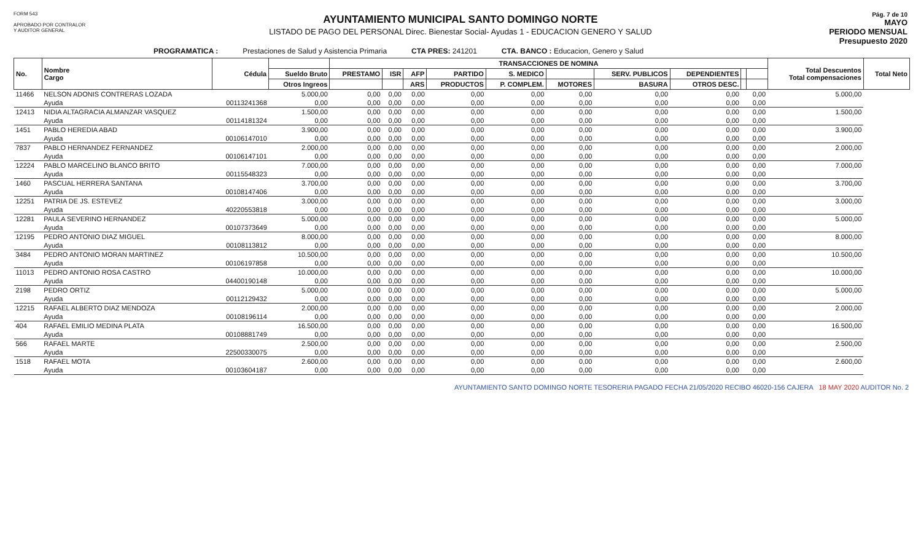FORM 543
APROBADO POR CONTRALOR
Y AUDITOR GENERAL
AYUNTAMIENTO MUNICIPAL SANTO DOMINGO NORTE
LISTADO DE PAGO DEL PERSONAL Direc. Bienestar Social- Ayudas 1 - EDUCACION GENERO Y SALUD
Pág. 7 de 10
MAYO
PERIODO MENSUAL
Presupuesto 2020
PROGRAMATICA : Prestaciones de Salud y Asistencia Primaria CTA PRES: 241201 CTA. BANCO : Educacion, Genero y Salud
| No. | Nombre Cargo | Cédula | | TRANSACCIONES DE NOMINA | | | | | | | | | | Total Descuentos Total compensaciones | Total Neto |
| --- | --- | --- | --- | --- | --- | --- | --- | --- | --- | --- | --- | --- | --- | --- | --- |
| | | | Sueldo Bruto | PRESTAMO | ISR | AFP | PARTIDO | S. MEDICO | | SERV. PUBLICOS | DEPENDIENTES | | | | |
| | | | Otros Ingreos | | | ARS | PRODUCTOS | P. COMPLEM. | MOTORES | BASURA | OTROS DESC. | | | | |
| 11466 | NELSON ADONIS CONTRERAS LOZADA | | 5.000,00 | 0,00 | 0,00 | 0,00 | 0,00 | 0,00 | 0,00 | 0,00 | 0,00 | | 0,00 | 5.000,00 | |
| | Ayuda | 00113241368 | 0,00 | 0,00 | 0,00 | 0,00 | 0,00 | 0,00 | 0,00 | 0,00 | 0,00 | | 0,00 | | |
| 12413 | NIDIA ALTAGRACIA ALMANZAR VASQUEZ | | 1.500,00 | 0,00 | 0,00 | 0,00 | 0,00 | 0,00 | 0,00 | 0,00 | 0,00 | | 0,00 | 1.500,00 | |
| | Ayuda | 00114181324 | 0,00 | 0,00 | 0,00 | 0,00 | 0,00 | 0,00 | 0,00 | 0,00 | 0,00 | | 0,00 | | |
| 1451 | PABLO HEREDIA ABAD | | 3.900,00 | 0,00 | 0,00 | 0,00 | 0,00 | 0,00 | 0,00 | 0,00 | 0,00 | | 0,00 | 3.900,00 | |
| | Ayuda | 00106147010 | 0,00 | 0,00 | 0,00 | 0,00 | 0,00 | 0,00 | 0,00 | 0,00 | 0,00 | | 0,00 | | |
| 7837 | PABLO HERNANDEZ FERNANDEZ | | 2.000,00 | 0,00 | 0,00 | 0,00 | 0,00 | 0,00 | 0,00 | 0,00 | 0,00 | | 0,00 | 2.000,00 | |
| | Ayuda | 00106147101 | 0,00 | 0,00 | 0,00 | 0,00 | 0,00 | 0,00 | 0,00 | 0,00 | 0,00 | | 0,00 | | |
| 12224 | PABLO MARCELINO BLANCO BRITO | | 7.000,00 | 0,00 | 0,00 | 0,00 | 0,00 | 0,00 | 0,00 | 0,00 | 0,00 | | 0,00 | 7.000,00 | |
| | Ayuda | 00115548323 | 0,00 | 0,00 | 0,00 | 0,00 | 0,00 | 0,00 | 0,00 | 0,00 | 0,00 | | 0,00 | | |
| 1460 | PASCUAL HERRERA SANTANA | | 3.700,00 | 0,00 | 0,00 | 0,00 | 0,00 | 0,00 | 0,00 | 0,00 | 0,00 | | 0,00 | 3.700,00 | |
| | Ayuda | 00108147406 | 0,00 | 0,00 | 0,00 | 0,00 | 0,00 | 0,00 | 0,00 | 0,00 | 0,00 | | 0,00 | | |
| 12251 | PATRIA DE JS. ESTEVEZ | | 3.000,00 | 0,00 | 0,00 | 0,00 | 0,00 | 0,00 | 0,00 | 0,00 | 0,00 | | 0,00 | 3.000,00 | |
| | Ayuda | 40220553818 | 0,00 | 0,00 | 0,00 | 0,00 | 0,00 | 0,00 | 0,00 | 0,00 | 0,00 | | 0,00 | | |
| 12281 | PAULA SEVERINO HERNANDEZ | | 5.000,00 | 0,00 | 0,00 | 0,00 | 0,00 | 0,00 | 0,00 | 0,00 | 0,00 | | 0,00 | 5.000,00 | |
| | Ayuda | 00107373649 | 0,00 | 0,00 | 0,00 | 0,00 | 0,00 | 0,00 | 0,00 | 0,00 | 0,00 | | 0,00 | | |
| 12195 | PEDRO ANTONIO DIAZ MIGUEL | | 8.000,00 | 0,00 | 0,00 | 0,00 | 0,00 | 0,00 | 0,00 | 0,00 | 0,00 | | 0,00 | 8.000,00 | |
| | Ayuda | 00108113812 | 0,00 | 0,00 | 0,00 | 0,00 | 0,00 | 0,00 | 0,00 | 0,00 | 0,00 | | 0,00 | | |
| 3484 | PEDRO ANTONIO MORAN MARTINEZ | | 10.500,00 | 0,00 | 0,00 | 0,00 | 0,00 | 0,00 | 0,00 | 0,00 | 0,00 | | 0,00 | 10.500,00 | |
| | Ayuda | 00106197858 | 0,00 | 0,00 | 0,00 | 0,00 | 0,00 | 0,00 | 0,00 | 0,00 | 0,00 | | 0,00 | | |
| 11013 | PEDRO ANTONIO ROSA CASTRO | | 10.000,00 | 0,00 | 0,00 | 0,00 | 0,00 | 0,00 | 0,00 | 0,00 | 0,00 | | 0,00 | 10.000,00 | |
| | Ayuda | 04400190148 | 0,00 | 0,00 | 0,00 | 0,00 | 0,00 | 0,00 | 0,00 | 0,00 | 0,00 | | 0,00 | | |
| 2198 | PEDRO ORTIZ | | 5.000,00 | 0,00 | 0,00 | 0,00 | 0,00 | 0,00 | 0,00 | 0,00 | 0,00 | | 0,00 | 5.000,00 | |
| | Ayuda | 00112129432 | 0,00 | 0,00 | 0,00 | 0,00 | 0,00 | 0,00 | 0,00 | 0,00 | 0,00 | | 0,00 | | |
| 12215 | RAFAEL ALBERTO DIAZ MENDOZA | | 2.000,00 | 0,00 | 0,00 | 0,00 | 0,00 | 0,00 | 0,00 | 0,00 | 0,00 | | 0,00 | 2.000,00 | |
| | Ayuda | 00108196114 | 0,00 | 0,00 | 0,00 | 0,00 | 0,00 | 0,00 | 0,00 | 0,00 | 0,00 | | 0,00 | | |
| 404 | RAFAEL EMILIO MEDINA PLATA | | 16.500,00 | 0,00 | 0,00 | 0,00 | 0,00 | 0,00 | 0,00 | 0,00 | 0,00 | | 0,00 | 16.500,00 | |
| | Ayuda | 00108881749 | 0,00 | 0,00 | 0,00 | 0,00 | 0,00 | 0,00 | 0,00 | 0,00 | 0,00 | | 0,00 | | |
| 566 | RAFAEL MARTE | | 2.500,00 | 0,00 | 0,00 | 0,00 | 0,00 | 0,00 | 0,00 | 0,00 | 0,00 | | 0,00 | 2.500,00 | |
| | Ayuda | 22500330075 | 0,00 | 0,00 | 0,00 | 0,00 | 0,00 | 0,00 | 0,00 | 0,00 | 0,00 | | 0,00 | | |
| 1518 | RAFAEL MOTA | | 2.600,00 | 0,00 | 0,00 | 0,00 | 0,00 | 0,00 | 0,00 | 0,00 | 0,00 | | 0,00 | 2.600,00 | |
| | Ayuda | 00103604187 | 0,00 | 0,00 | 0,00 | 0,00 | 0,00 | 0,00 | 0,00 | 0,00 | 0,00 | | 0,00 | | |
AYUNTAMIENTO SANTO DOMINGO NORTE TESORERIA PAGADO FECHA 21/05/2020 RECIBO 46020-156 CAJERA 18 MAY 2020 AUDITOR No. 2